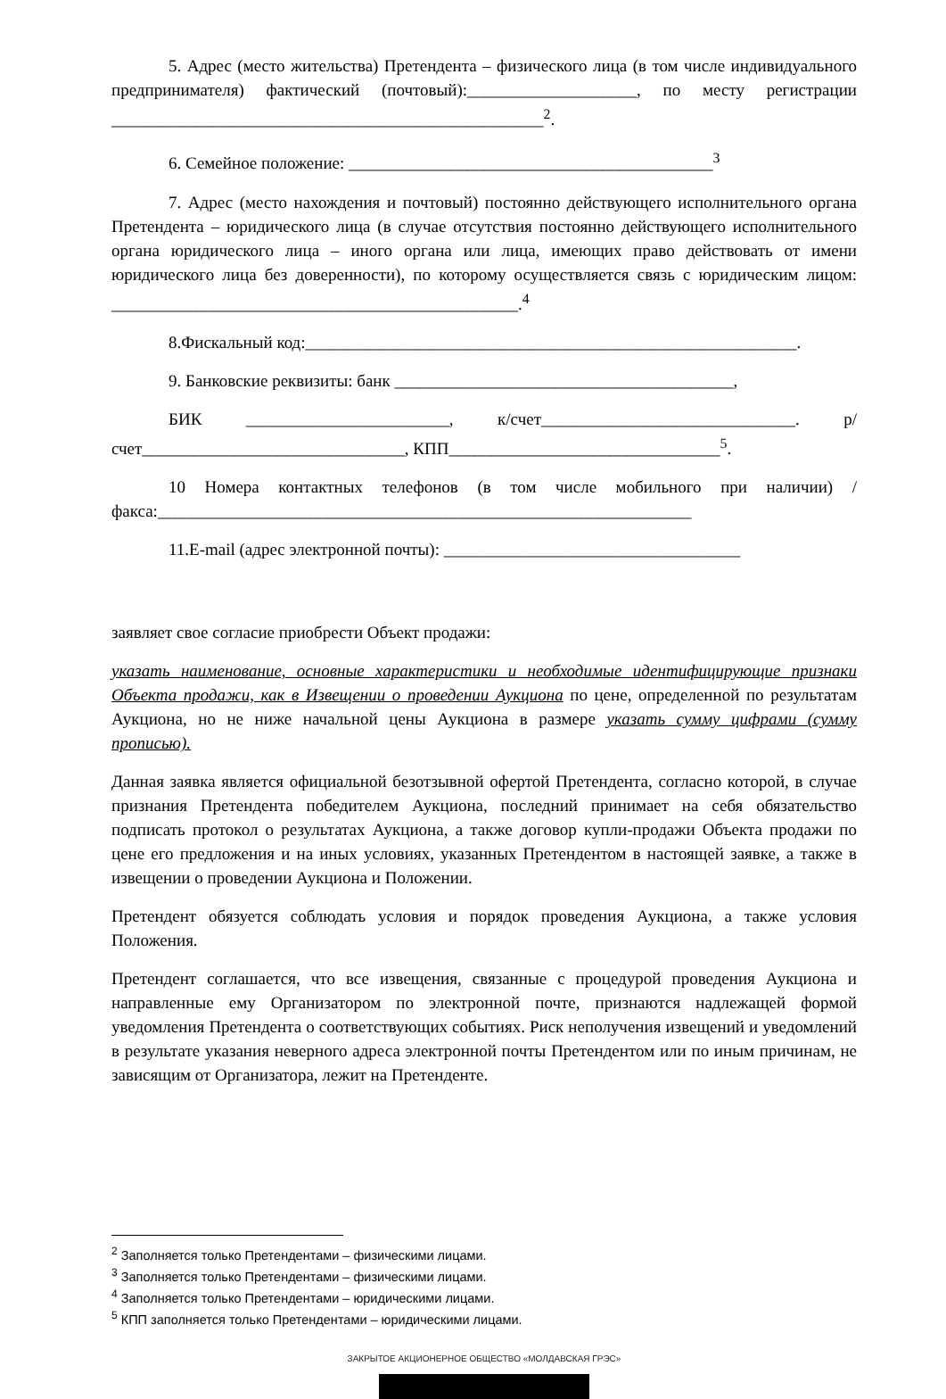5. Адрес (место жительства) Претендента – физического лица (в том числе индивидуального предпринимателя) фактический (почтовый):____________________, по месту регистрации ___________________________________________________<sup>2</sup>.
6. Семейное положение: ___________________________________________<sup>3</sup>
7. Адрес (место нахождения и почтовый) постоянно действующего исполнительного органа Претендента – юридического лица (в случае отсутствия постоянно действующего исполнительного органа юридического лица – иного органа или лица, имеющих право действовать от имени юридического лица без доверенности), по которому осуществляется связь с юридическим лицом: ________________________________________________.<sup>4</sup>
8.Фискальный код:__________________________________________________________.
9. Банковские реквизиты: банк ________________________________________,
БИК ________________________, к/счет______________________________. р/счет_______________________________, КПП________________________________<sup>5</sup>.
10 Номера контактных телефонов (в том числе мобильного при наличии) /факса:_______________________________________________________________
11.E-mail (адрес электронной почты): ___________________________________
заявляет свое согласие приобрести Объект продажи:
указать наименование, основные характеристики и необходимые идентифицирующие признаки Объекта продажи, как в Извещении о проведении Аукциона по цене, определенной по результатам Аукциона, но не ниже начальной цены Аукциона в размере указать сумму цифрами (сумму прописью).
Данная заявка является официальной безотзывной офертой Претендента, согласно которой, в случае признания Претендента победителем Аукциона, последний принимает на себя обязательство подписать протокол о результатах Аукциона, а также договор купли-продажи Объекта продажи по цене его предложения и на иных условиях, указанных Претендентом в настоящей заявке, а также в извещении о проведении Аукциона и Положении.
Претендент обязуется соблюдать условия и порядок проведения Аукциона, а также условия Положения.
Претендент соглашается, что все извещения, связанные с процедурой проведения Аукциона и направленные ему Организатором по электронной почте, признаются надлежащей формой уведомления Претендента о соответствующих событиях. Риск неполучения извещений и уведомлений в результате указания неверного адреса электронной почты Претендентом или по иным причинам, не зависящим от Организатора, лежит на Претенденте.
<sup>2</sup> Заполняется только Претендентами – физическими лицами.
<sup>3</sup> Заполняется только Претендентами – физическими лицами.
<sup>4</sup> Заполняется только Претендентами – юридическими лицами.
<sup>5</sup> КПП заполняется только Претендентами – юридическими лицами.
ЗАКРЫТОЕ АКЦИОНЕРНОЕ ОБЩЕСТВО «МОЛДАВСКАЯ ГРЭС»